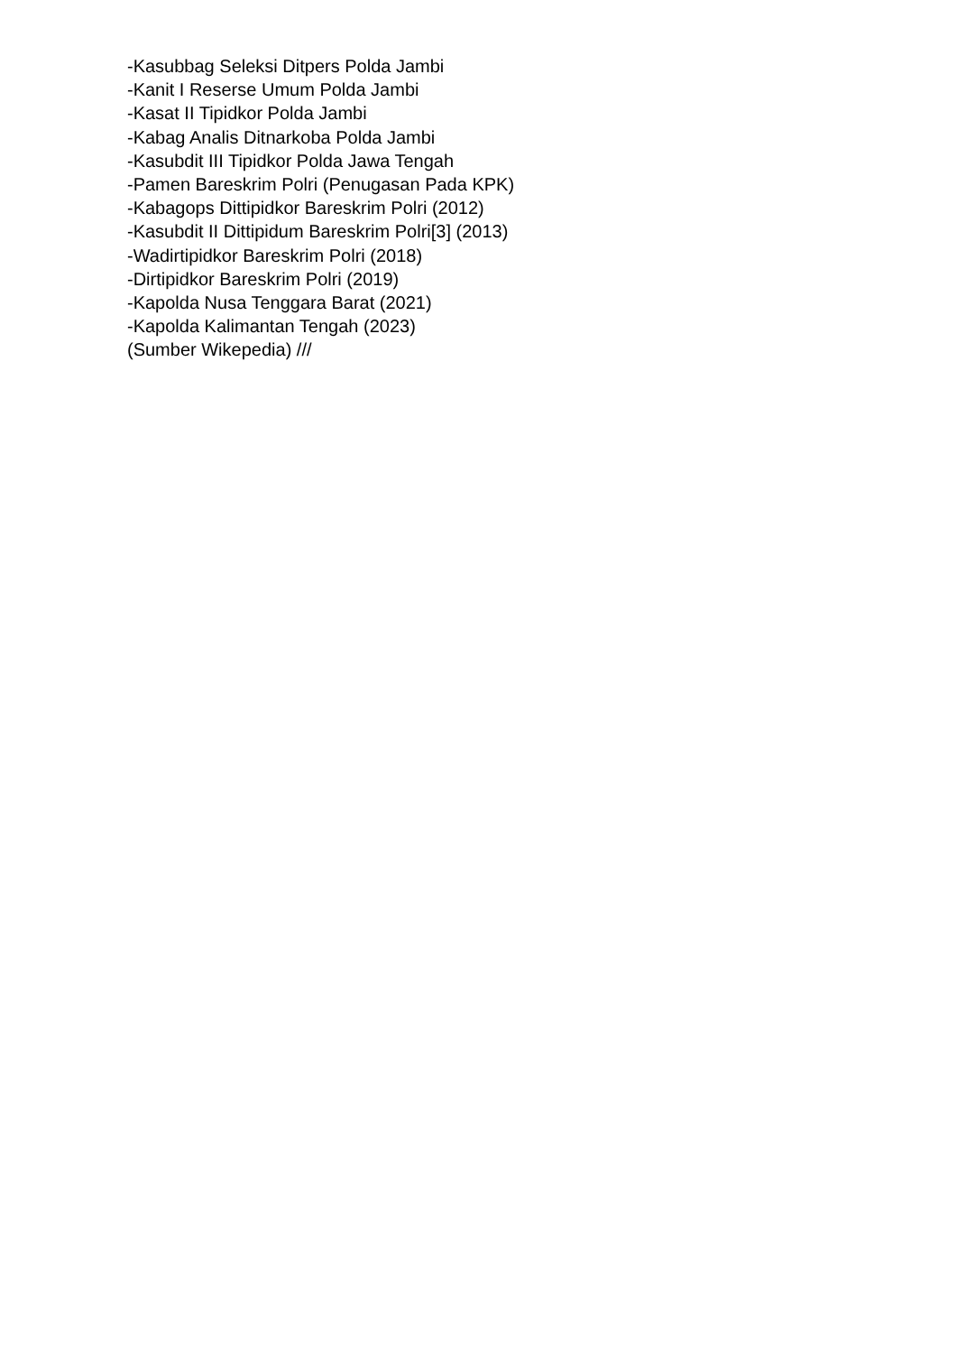-Kasubbag Seleksi Ditpers Polda Jambi
-Kanit I Reserse Umum Polda Jambi
-Kasat II Tipidkor Polda Jambi
-Kabag Analis Ditnarkoba Polda Jambi
-Kasubdit III Tipidkor Polda Jawa Tengah
-Pamen Bareskrim Polri (Penugasan Pada KPK)
-Kabagops Dittipidkor Bareskrim Polri (2012)
-Kasubdit II Dittipidum Bareskrim Polri[3] (2013)
-Wadirtipidkor Bareskrim Polri (2018)
-Dirtipidkor Bareskrim Polri (2019)
-Kapolda Nusa Tenggara Barat (2021)
-Kapolda Kalimantan Tengah (2023)
(Sumber Wikepedia) ///